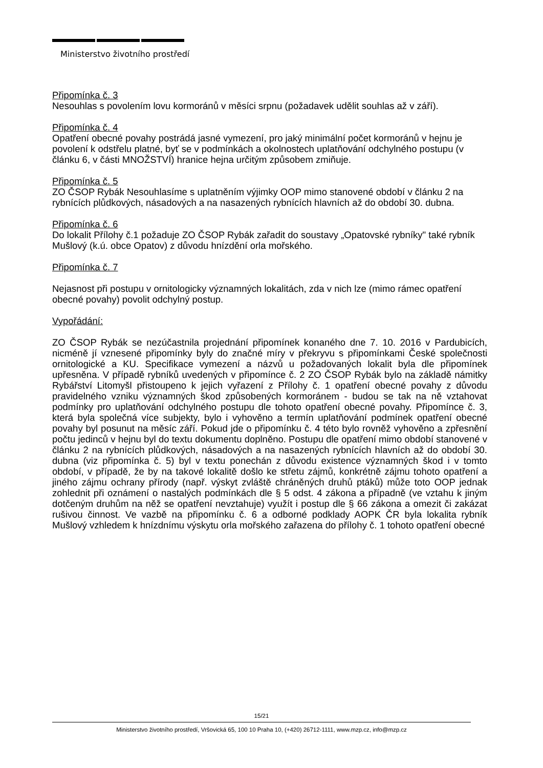Ministerstvo životního prostředí
Připomínka č. 3
Nesouhlas s povolením lovu kormoránů v měsíci srpnu (požadavek udělit souhlas až v září).
Připomínka č. 4
Opatření obecné povahy postrádá jasné vymezení, pro jaký minimální počet kormoránů v hejnu je povolení k odstřelu platné, byť se v podmínkách a okolnostech uplatňování odchylného postupu (v článku 6, v části MNOŽSTVÍ) hranice hejna určitým způsobem zmiňuje.
Připomínka č. 5
ZO ČSOP Rybák Nesouhlasíme s uplatněním výjimky OOP mimo stanovené období v článku 2 na rybnících plůdkových, násadových a na nasazených rybnících hlavních až do období 30. dubna.
Připomínka č. 6
Do lokalit Přílohy č.1 požaduje ZO ČSOP Rybák zařadit do soustavy „Opatovské rybníky" také rybník Mušlový (k.ú. obce Opatov) z důvodu hnízdění orla mořského.
Připomínka č. 7
Nejasnost při postupu v ornitologicky významných lokalitách, zda v nich lze (mimo rámec opatření obecné povahy) povolit odchylný postup.
Vypořádání:
ZO ČSOP Rybák se nezúčastnila projednání připomínek konaného dne 7. 10. 2016 v Pardubicích, nicméně jí vznesené připomínky byly do značné míry v překryvu s připomínkami České společnosti ornitologické a KU. Specifikace vymezení a názvů u požadovaných lokalit byla dle připomínek upřesněna. V případě rybníků uvedených v připomínce č. 2 ZO ČSOP Rybák bylo na základě námitky Rybářství Litomyšl přistoupeno k jejich vyřazení z Přílohy č. 1 opatření obecné povahy z důvodu pravidelného vzniku významných škod způsobených kormoránem - budou se tak na ně vztahovat podmínky pro uplatňování odchylného postupu dle tohoto opatření obecné povahy. Připomínce č. 3, která byla společná více subjekty, bylo i vyhověno a termín uplatňování podmínek opatření obecné povahy byl posunut na měsíc září. Pokud jde o připomínku č. 4 této bylo rovněž vyhověno a zpřesnění počtu jedinců v hejnu byl do textu dokumentu doplněno. Postupu dle opatření mimo období stanovené v článku 2 na rybnících plůdkových, násadových a na nasazených rybnících hlavních až do období 30. dubna (viz připomínka č. 5) byl v textu ponechán z důvodu existence významných škod i v tomto období, v případě, že by na takové lokalitě došlo ke střetu zájmů, konkrétně zájmu tohoto opatření a jiného zájmu ochrany přírody (např. výskyt zvláště chráněných druhů ptáků) může toto OOP jednak zohlednit při oznámení o nastalých podmínkách dle § 5 odst. 4 zákona a případně (ve vztahu k jiným dotčeným druhům na něž se opatření nevztahuje) využít i postup dle § 66 zákona a omezit či zakázat rušivou činnost. Ve vazbě na připomínku č. 6 a odborné podklady AOPK ČR byla lokalita rybník Mušlový vzhledem k hnízdnímu výskytu orla mořského zařazena do přílohy č. 1 tohoto opatření obecné
15/21
Ministerstvo životního prostředí, Vršovická 65, 100 10 Praha 10, (+420) 26712-1111, www.mzp.cz, info@mzp.cz